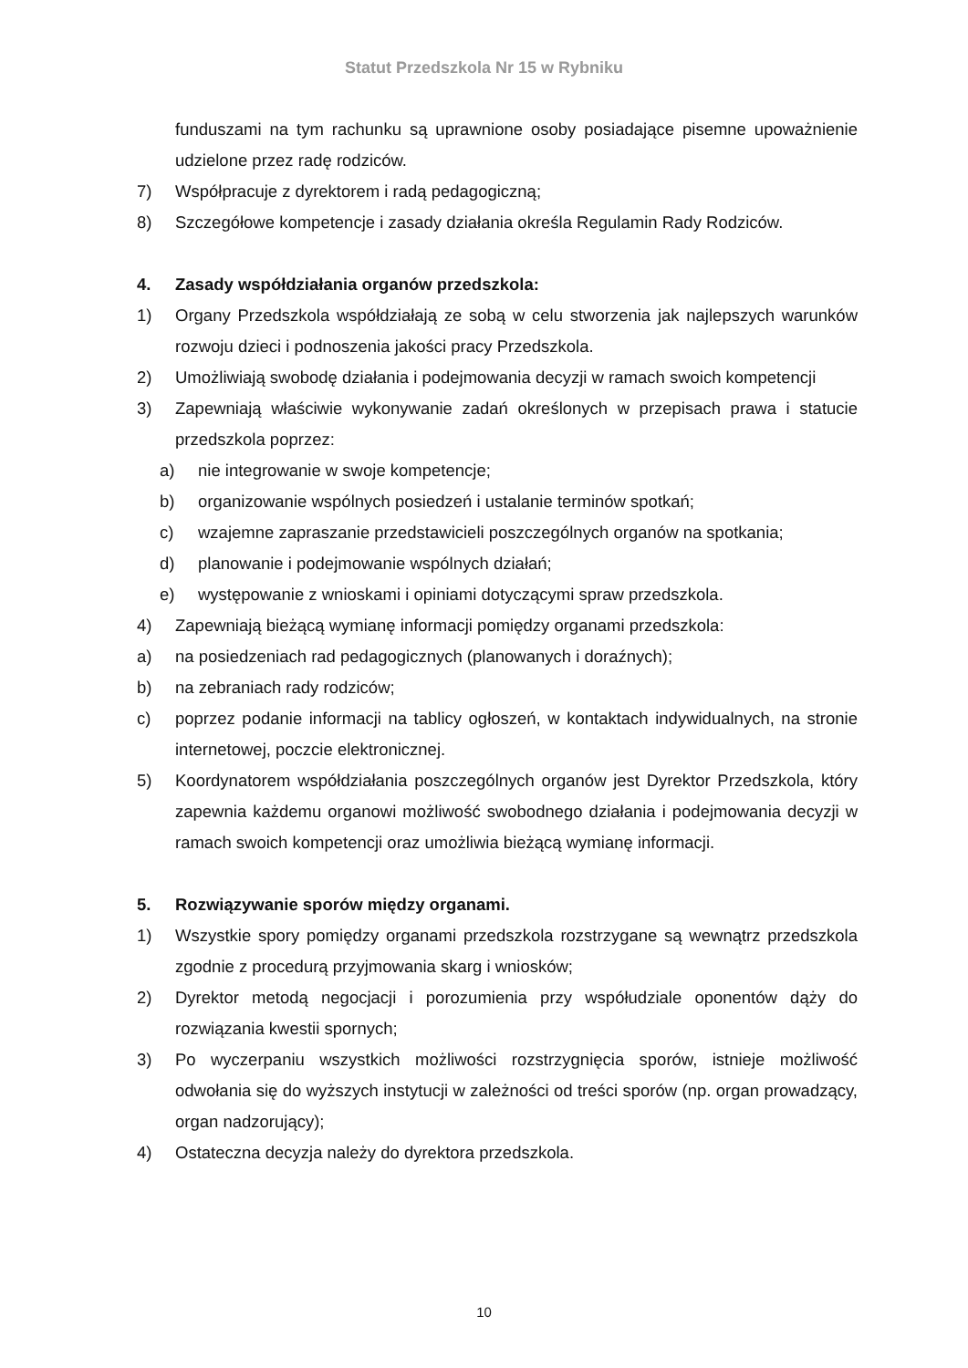Statut Przedszkola Nr 15 w Rybniku
funduszami na tym rachunku są uprawnione osoby posiadające pisemne upoważnienie udzielone przez radę rodziców.
7) Współpracuje z dyrektorem i radą pedagogiczną;
8) Szczegółowe kompetencje i zasady działania określa Regulamin Rady Rodziców.
4. Zasady współdziałania organów przedszkola:
1) Organy Przedszkola współdziałają ze sobą w celu stworzenia jak najlepszych warunków rozwoju dzieci i podnoszenia jakości pracy Przedszkola.
2) Umożliwiają swobodę działania i podejmowania decyzji w ramach swoich kompetencji
3) Zapewniają właściwie wykonywanie zadań określonych w przepisach prawa i statucie przedszkola poprzez:
a) nie integrowanie w swoje kompetencje;
b) organizowanie wspólnych posiedzeń i ustalanie terminów spotkań;
c) wzajemne zapraszanie przedstawicieli poszczególnych organów na spotkania;
d) planowanie i podejmowanie wspólnych działań;
e) występowanie z wnioskami i opiniami dotyczącymi spraw przedszkola.
4) Zapewniają bieżącą wymianę informacji pomiędzy organami przedszkola:
a) na posiedzeniach rad pedagogicznych (planowanych i doraźnych);
b) na zebraniach rady rodziców;
c) poprzez podanie informacji na tablicy ogłoszeń, w kontaktach indywidualnych, na stronie internetowej, poczcie elektronicznej.
5) Koordynatorem współdziałania poszczególnych organów jest Dyrektor Przedszkola, który zapewnia każdemu organowi możliwość swobodnego działania i podejmowania decyzji w ramach swoich kompetencji oraz umożliwia bieżącą wymianę informacji.
5. Rozwiązywanie sporów między organami.
1) Wszystkie spory pomiędzy organami przedszkola rozstrzygane są wewnątrz przedszkola zgodnie z procedurą przyjmowania skarg i wniosków;
2) Dyrektor metodą negocjacji i porozumienia przy współudziale oponentów dąży do rozwiązania kwestii spornych;
3) Po wyczerpaniu wszystkich możliwości rozstrzygnięcia sporów, istnieje możliwość odwołania się do wyższych instytucji w zależności od treści sporów (np. organ prowadzący, organ nadzorujący);
4) Ostateczna decyzja należy do dyrektora przedszkola.
10